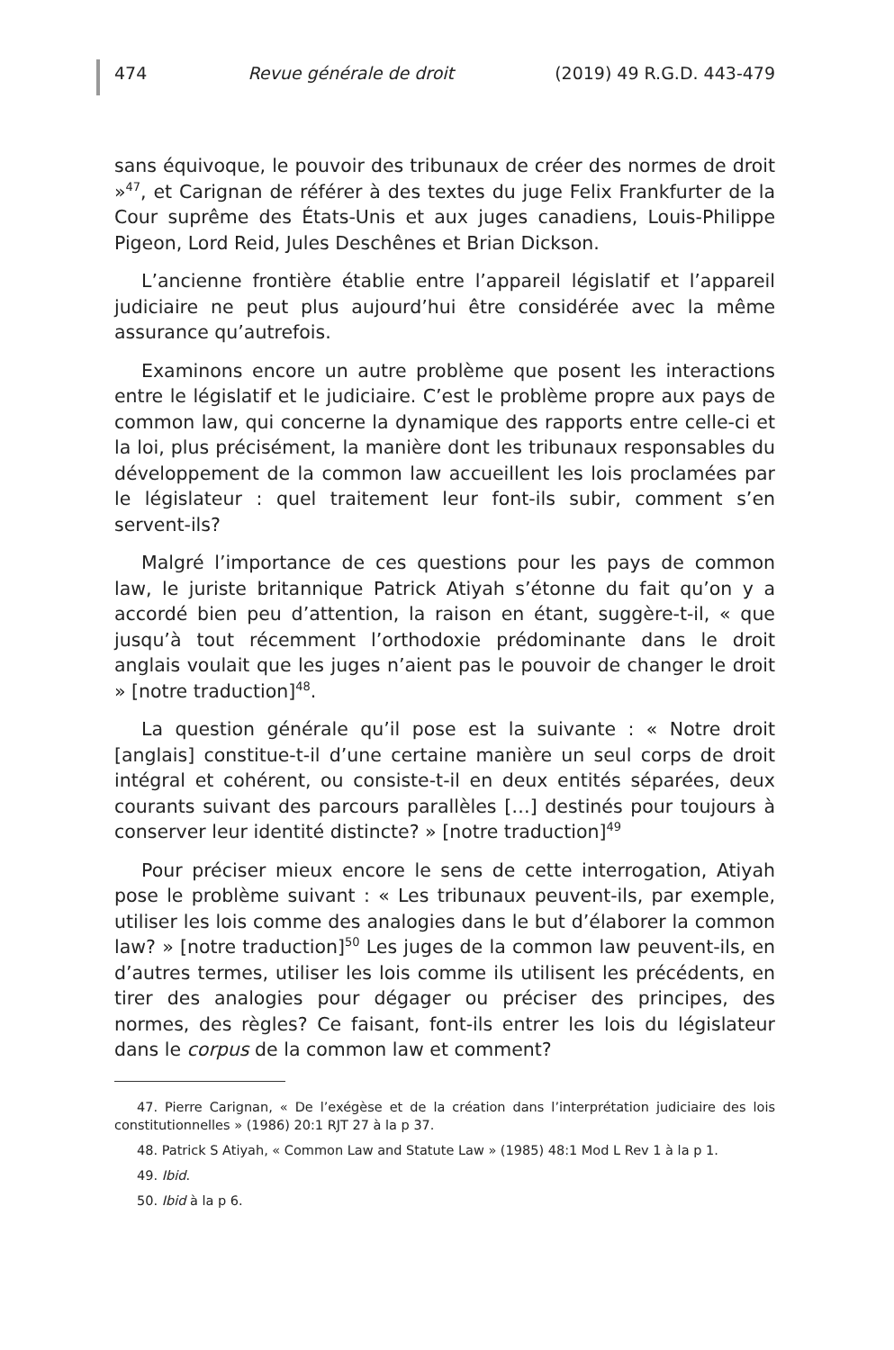474 Revue générale de droit (2019) 49 R.G.D. 443-479
sans équivoque, le pouvoir des tribunaux de créer des normes de droit »<sup>47</sup>, et Carignan de référer à des textes du juge Felix Frankfurter de la Cour suprême des États-Unis et aux juges canadiens, Louis-Philippe Pigeon, Lord Reid, Jules Deschênes et Brian Dickson.
L’ancienne frontière établie entre l’appareil législatif et l’appareil judiciaire ne peut plus aujourd’hui être considérée avec la même assurance qu’autrefois.
Examinons encore un autre problème que posent les interactions entre le législatif et le judiciaire. C’est le problème propre aux pays de common law, qui concerne la dynamique des rapports entre celle-ci et la loi, plus précisément, la manière dont les tribunaux responsables du développement de la common law accueillent les lois proclamées par le législateur : quel traitement leur font-ils subir, comment s’en servent-ils?
Malgré l’importance de ces questions pour les pays de common law, le juriste britannique Patrick Atiyah s’étonne du fait qu’on y a accordé bien peu d’attention, la raison en étant, suggère-t-il, « que jusqu’à tout récemment l’orthodoxie prédominante dans le droit anglais voulait que les juges n’aient pas le pouvoir de changer le droit » [notre traduction]<sup>48</sup>.
La question générale qu’il pose est la suivante : « Notre droit [anglais] constitue-t-il d’une certaine manière un seul corps de droit intégral et cohérent, ou consiste-t-il en deux entités séparées, deux courants suivant des parcours parallèles […] destinés pour toujours à conserver leur identité distincte? » [notre traduction]<sup>49</sup>
Pour préciser mieux encore le sens de cette interrogation, Atiyah pose le problème suivant : « Les tribunaux peuvent-ils, par exemple, utiliser les lois comme des analogies dans le but d’élaborer la common law? » [notre traduction]<sup>50</sup> Les juges de la common law peuvent-ils, en d’autres termes, utiliser les lois comme ils utilisent les précédents, en tirer des analogies pour dégager ou préciser des principes, des normes, des règles? Ce faisant, font-ils entrer les lois du législateur dans le corpus de la common law et comment?
47. Pierre Carignan, « De l’exégèse et de la création dans l’interprétation judiciaire des lois constitutionnelles » (1986) 20:1 RJT 27 à la p 37.
48. Patrick S Atiyah, « Common Law and Statute Law » (1985) 48:1 Mod L Rev 1 à la p 1.
49. Ibid.
50. Ibid à la p 6.